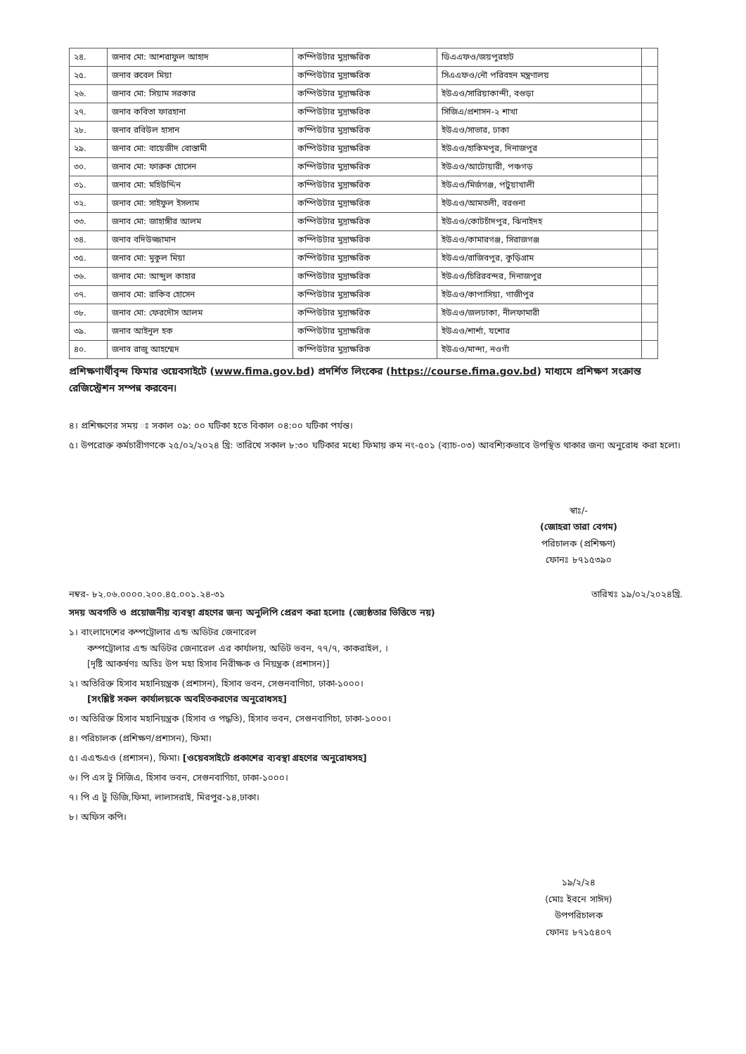| ২৪. | জনাব মো: আশরাফুল আহাদ | কম্পিউটার মুদ্রাক্ষরিক | ডিএএফও/জয়পুরহাট | |
| ২৫. | জনাব রুবেল মিয়া | কম্পিউটার মুদ্রাক্ষরিক | সিএএফও/নৌ পরিবহন মন্ত্রণালয় | |
| ২৬. | জনাব মো: সিয়াম সরকার | কম্পিউটার মুদ্রাক্ষরিক | ইউএও/সারিয়াকান্দী, বগুড়া | |
| ২৭. | জনাব কবিতা ফারহানা | কম্পিউটার মুদ্রাক্ষরিক | সিজিএ/প্রশাসন-২ শাখা | |
| ২৮. | জনাব রবিউল হাসান | কম্পিউটার মুদ্রাক্ষরিক | ইউএও/সাভার, ঢাকা | |
| ২৯. | জনাব মো: বায়েজীদ বোস্তামী | কম্পিউটার মুদ্রাক্ষরিক | ইউএও/হাকিমপুর, দিনাজপুর | |
| ৩০. | জনাব মো: ফারুক হোসেন | কম্পিউটার মুদ্রাক্ষরিক | ইউএও/আটোয়ারী, পঞ্চগড় | |
| ৩১. | জনাব মো: মহিউদ্দিন | কম্পিউটার মুদ্রাক্ষরিক | ইউএও/মির্জগঞ্জ, পটুয়াখালী | |
| ৩২. | জনাব মো: সাইফুল ইসলাম | কম্পিউটার মুদ্রাক্ষরিক | ইউএও/আমতলী, বরগুনা | |
| ৩৩. | জনাব মো: জাহাঙ্গীর আলম | কম্পিউটার মুদ্রাক্ষরিক | ইউএও/কোটচাঁদপুর, ঝিনাইদহ | |
| ৩৪. | জনাব বদিউজ্জামান | কম্পিউটার মুদ্রাক্ষরিক | ইউএও/কামারগঞ্জ, সিরাজগঞ্জ | |
| ৩৫. | জনাব মো: মুকুল মিয়া | কম্পিউটার মুদ্রাক্ষরিক | ইউএও/রাজিবপুর, কুড়িগ্রাম | |
| ৩৬. | জনাব মো: আব্দুল কাহার | কম্পিউটার মুদ্রাক্ষরিক | ইউএও/চিরিরবন্দর, দিনাজপুর | |
| ৩৭. | জনাব মো: রাকিব হোসেন | কম্পিউটার মুদ্রাক্ষরিক | ইউএও/কাপাসিয়া, গাজীপুর | |
| ৩৮. | জনাব মো: ফেরদৌস আলম | কম্পিউটার মুদ্রাক্ষরিক | ইউএও/জলঢাকা, নীলফামারী | |
| ৩৯. | জনাব আইনুল হক | কম্পিউটার মুদ্রাক্ষরিক | ইউএও/শার্শা, যশোর | |
| ৪০. | জনাব রাজু আহম্মেদ | কম্পিউটার মুদ্রাক্ষরিক | ইউএও/মান্দা, নওগাঁ | |
প্রশিক্ষণার্থীবৃন্দ ফিমার ওয়েবসাইটে (www.fima.gov.bd) প্রদর্শিত লিংকের (https://course.fima.gov.bd) মাধ্যমে প্রশিক্ষণ সংক্রান্ত রেজিস্ট্রেশন সম্পন্ন করবেন।
৪। প্রশিক্ষণের সময় ঃ সকাল ০৯: ০০ ঘটিকা হতে বিকাল ০৪:০০ ঘটিকা পর্যন্ত।
৫। উপরোক্ত কর্মচারীগণকে ২৫/০২/২০২৪ খ্রি: তারিখে সকাল ৮:৩০ ঘটিকার মধ্যে ফিমায় রুম নং-৫০১ (ব্যাচ-০৩) আবশ্যিকভাবে উপস্থিত থাকার জন্য অনুরোধ করা হলো।
স্বাঃ/-
(জোহরা তারা বেগম)
পরিচালক (প্রশিক্ষণ)
ফোনঃ ৮৭১৫৩৯০
নম্বর- ৮২.০৬.০০০০.২০০.৪৫.০০১.২৪-৩১ তারিখঃ ১৯/০২/২০২৪খ্রি.
সদয় অবগতি ও প্রয়োজনীয় ব্যবস্থা গ্রহণের জন্য অনুলিপি প্রেরণ করা হলোঃ (জ্যেষ্ঠতার ভিত্তিতে নয়)
১। বাংলাদেশের কম্পট্রোলার এন্ড অডিটর জেনারেল
কম্পট্রোলার এন্ড অডিটর জেনারেল এর কার্যালয়, অডিট ভবন, ৭৭/৭, কাকরাইল, ।
[দৃষ্টি আকর্ষণঃ অতিঃ উপ মহা হিসাব নিরীক্ষক ও নিয়ন্ত্রক (প্রশাসন)]
২। অতিরিক্ত হিসাব মহানিয়ন্ত্রক (প্রশাসন), হিসাব ভবন, সেগুনবাগিচা, ঢাকা-১০০০।
[সংশ্লিষ্ট সকল কার্যালয়কে অবহিতকরণের অনুরোধসহ]
৩। অতিরিক্ত হিসাব মহানিয়ন্ত্রক (হিসাব ও পদ্ধতি), হিসাব ভবন, সেগুনবাগিচা, ঢাকা-১০০০।
৪। পরিচালক (প্রশিক্ষণ/প্রশাসন), ফিমা।
৫। এএন্ডএও (প্রশাসন), ফিমা। [ওয়েবসাইটে প্রকাশের ব্যবস্থা গ্রহণের অনুরোধসহ]
৬। পি এস টু সিজিএ, হিসাব ভবন, সেগুনবাগিচা, ঢাকা-১০০০।
৭। পি এ টু ডিজি,ফিমা, লালাসরাই, মিরপুর-১৪,ঢাকা।
৮। অফিস কপি।
১৯/২/২৪
(মোঃ ইবনে সাঈদ)
উপপরিচালক
ফোনঃ ৮৭১৫৪০৭